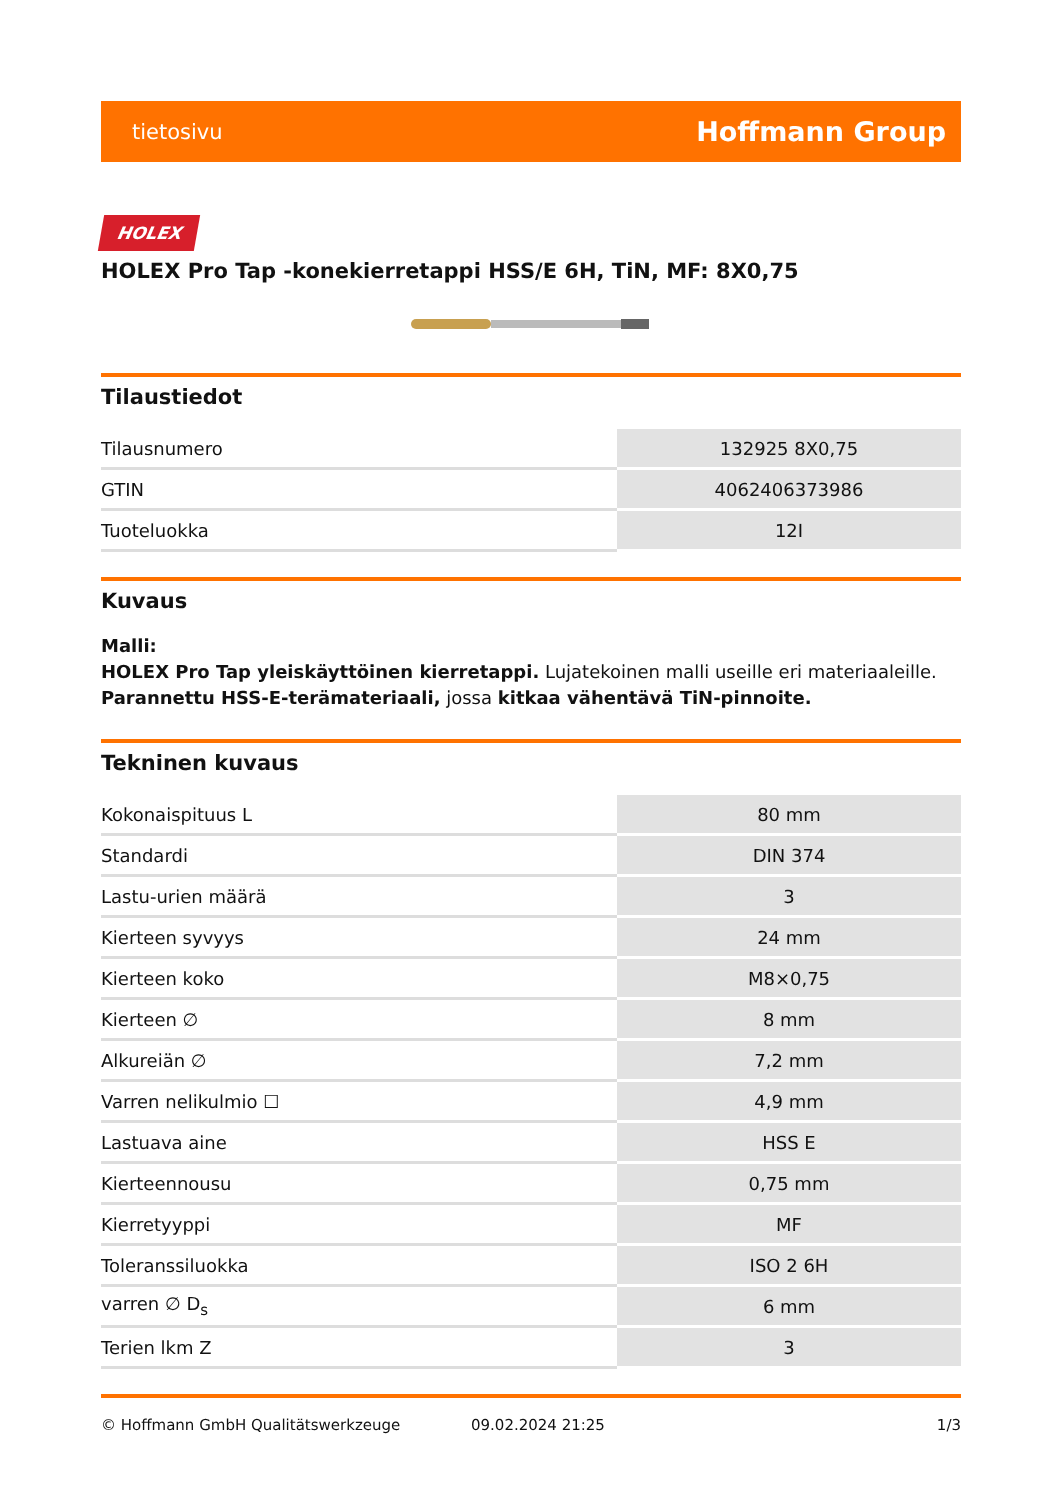tietosivu Hoffmann Group
HOLEX
HOLEX Pro Tap -konekierretappi HSS/E 6H, TiN, MF: 8X0,75
Tilaustiedot
| Tilausnumero | 132925 8X0,75 |
| GTIN | 4062406373986 |
| Tuoteluokka | 12I |
Kuvaus
Malli:
HOLEX Pro Tap yleiskäyttöinen kierretappi. Lujatekoinen malli useille eri materiaaleille.
Parannettu HSS-E-terämateriaali, jossa kitkaa vähentävä TiN-pinnoite.
Tekninen kuvaus
| Kokonaispituus L | 80 mm |
| Standardi | DIN 374 |
| Lastu-urien määrä | 3 |
| Kierteen syvyys | 24 mm |
| Kierteen koko | M8×0,75 |
| Kierteen ∅ | 8 mm |
| Alkureiän ∅ | 7,2 mm |
| Varren nelikulmio ☐ | 4,9 mm |
| Lastuava aine | HSS E |
| Kierteennousu | 0,75 mm |
| Kierretyyppi | MF |
| Toleranssiluokka | ISO 2 6H |
| varren ∅ D<sub>s</sub> | 6 mm |
| Terien lkm Z | 3 |
© Hoffmann GmbH Qualitätswerkzeuge 09.02.2024 21:25 1/3